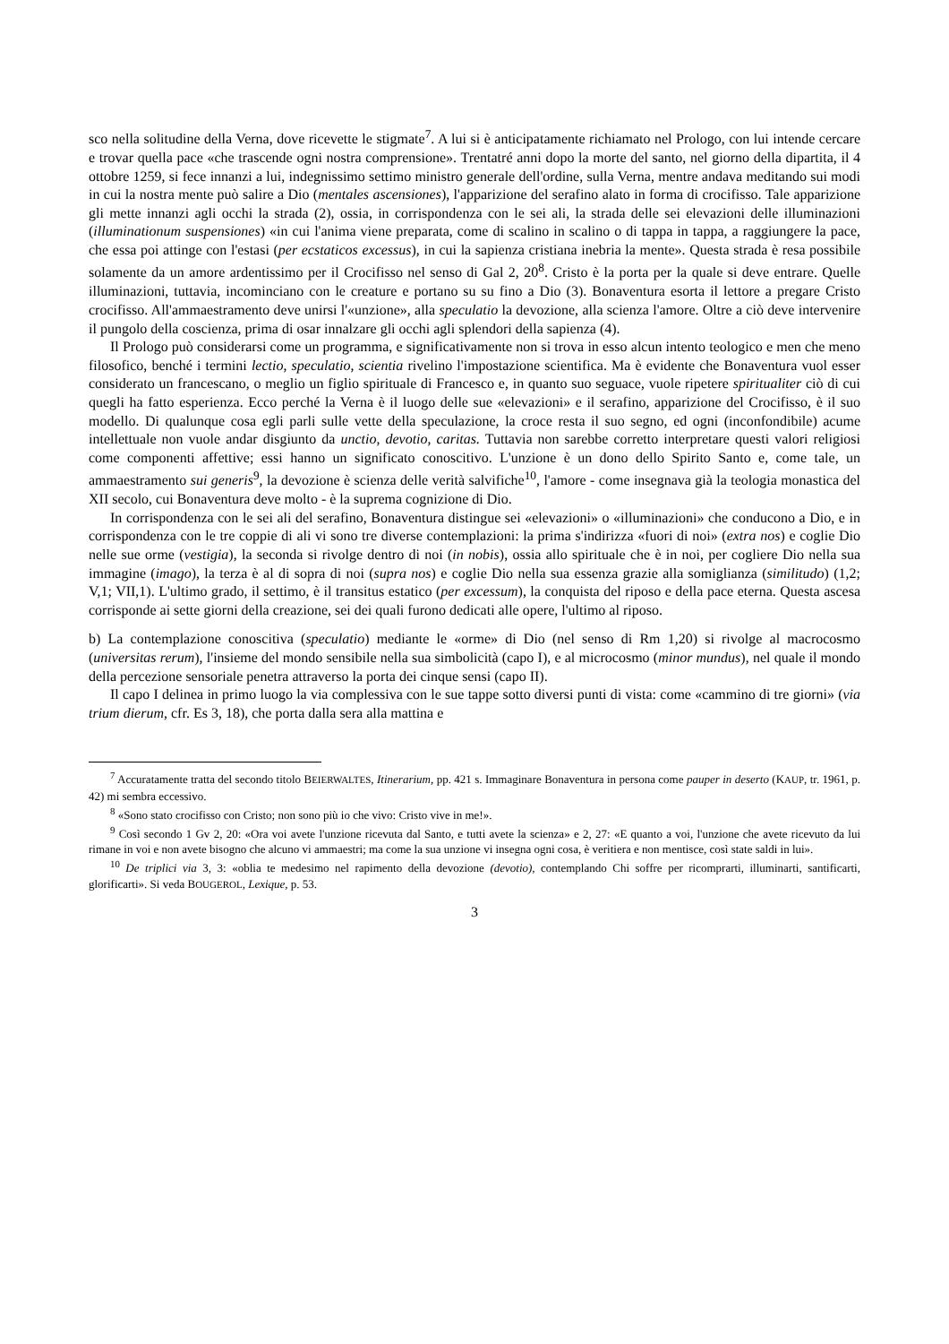sco nella solitudine della Verna, dove ricevette le stigmate<sup>7</sup>. A lui si è anticipatamente richiamato nel Prologo, con lui intende cercare e trovar quella pace «che trascende ogni nostra comprensione». Trentatré anni dopo la morte del santo, nel giorno della dipartita, il 4 ottobre 1259, si fece innanzi a lui, indegnissimo settimo ministro generale dell'ordine, sulla Verna, mentre andava meditando sui modi in cui la nostra mente può salire a Dio (mentales ascensiones), l'apparizione del serafino alato in forma di crocifisso. Tale apparizione gli mette innanzi agli occhi la strada (2), ossia, in corrispondenza con le sei ali, la strada delle sei elevazioni delle illuminazioni (illuminationum suspensiones) «in cui l'anima viene preparata, come di scalino in scalino o di tappa in tappa, a raggiungere la pace, che essa poi attinge con l'estasi (per ecstaticos excessus), in cui la sapienza cristiana inebria la mente». Questa strada è resa possibile solamente da un amore ardentissimo per il Crocifisso nel senso di Gal 2, 20<sup>8</sup>. Cristo è la porta per la quale si deve entrare. Quelle illuminazioni, tuttavia, incominciano con le creature e portano su su fino a Dio (3). Bonaventura esorta il lettore a pregare Cristo crocifisso. All'ammaestramento deve unirsi l'«unzione», alla speculatio la devozione, alla scienza l'amore. Oltre a ciò deve intervenire il pungolo della coscienza, prima di osar innalzare gli occhi agli splendori della sapienza (4).
Il Prologo può considerarsi come un programma, e significativamente non si trova in esso alcun intento teologico e men che meno filosofico, benché i termini lectio, speculatio, scientia rivelino l'impostazione scientifica. Ma è evidente che Bonaventura vuol esser considerato un francescano, o meglio un figlio spirituale di Francesco e, in quanto suo seguace, vuole ripetere spiritualiter ciò di cui quegli ha fatto esperienza. Ecco perché la Verna è il luogo delle sue «elevazioni» e il serafino, apparizione del Crocifisso, è il suo modello. Di qualunque cosa egli parli sulle vette della speculazione, la croce resta il suo segno, ed ogni (inconfondibile) acume intellettuale non vuole andar disgiunto da unctio, devotio, caritas. Tuttavia non sarebbe corretto interpretare questi valori religiosi come componenti affettive; essi hanno un significato conoscitivo. L'unzione è un dono dello Spirito Santo e, come tale, un ammaestramento sui generis<sup>9</sup>, la devozione è scienza delle verità salvifiche<sup>10</sup>, l'amore - come insegnava già la teologia monastica del XII secolo, cui Bonaventura deve molto - è la suprema cognizione di Dio.
In corrispondenza con le sei ali del serafino, Bonaventura distingue sei «elevazioni» o «illuminazioni» che conducono a Dio, e in corrispondenza con le tre coppie di ali vi sono tre diverse contemplazioni: la prima s'indirizza «fuori di noi» (extra nos) e coglie Dio nelle sue orme (vestigia), la seconda si rivolge dentro di noi (in nobis), ossia allo spirituale che è in noi, per cogliere Dio nella sua immagine (imago), la terza è al di sopra di noi (supra nos) e coglie Dio nella sua essenza grazie alla somiglianza (similitudo) (1,2; V,1; VII,1). L'ultimo grado, il settimo, è il transitus estatico (per excessum), la conquista del riposo e della pace eterna. Questa ascesa corrisponde ai sette giorni della creazione, sei dei quali furono dedicati alle opere, l'ultimo al riposo.
b) La contemplazione conoscitiva (speculatio) mediante le «orme» di Dio (nel senso di Rm 1,20) si rivolge al macrocosmo (universitas rerum), l'insieme del mondo sensibile nella sua simbolicità (capo I), e al microcosmo (minor mundus), nel quale il mondo della percezione sensoriale penetra attraverso la porta dei cinque sensi (capo II).
Il capo I delinea in primo luogo la via complessiva con le sue tappe sotto diversi punti di vista: come «cammino di tre giorni» (via trium dierum, cfr. Es 3, 18), che porta dalla sera alla mattina e
<sup>7</sup> Accuratamente tratta del secondo titolo BEIERWALTES, Itinerarium, pp. 421 s. Immaginare Bonaventura in persona come pauper in deserto (KAUP, tr. 1961, p. 42) mi sembra eccessivo.
<sup>8</sup> «Sono stato crocifisso con Cristo; non sono più io che vivo: Cristo vive in me!».
<sup>9</sup> Così secondo 1 Gv 2, 20: «Ora voi avete l'unzione ricevuta dal Santo, e tutti avete la scienza» e 2, 27: «E quanto a voi, l'unzione che avete ricevuto da lui rimane in voi e non avete bisogno che alcuno vi ammaestri; ma come la sua unzione vi insegna ogni cosa, è veritiera e non mentisce, così state saldi in lui».
<sup>10</sup> De triplici via 3, 3: «oblia te medesimo nel rapimento della devozione (devotio), contemplando Chi soffre per ricomprarti, illuminarti, santificarti, glorificarti». Si veda BOUGEROL, Lexique, p. 53.
3